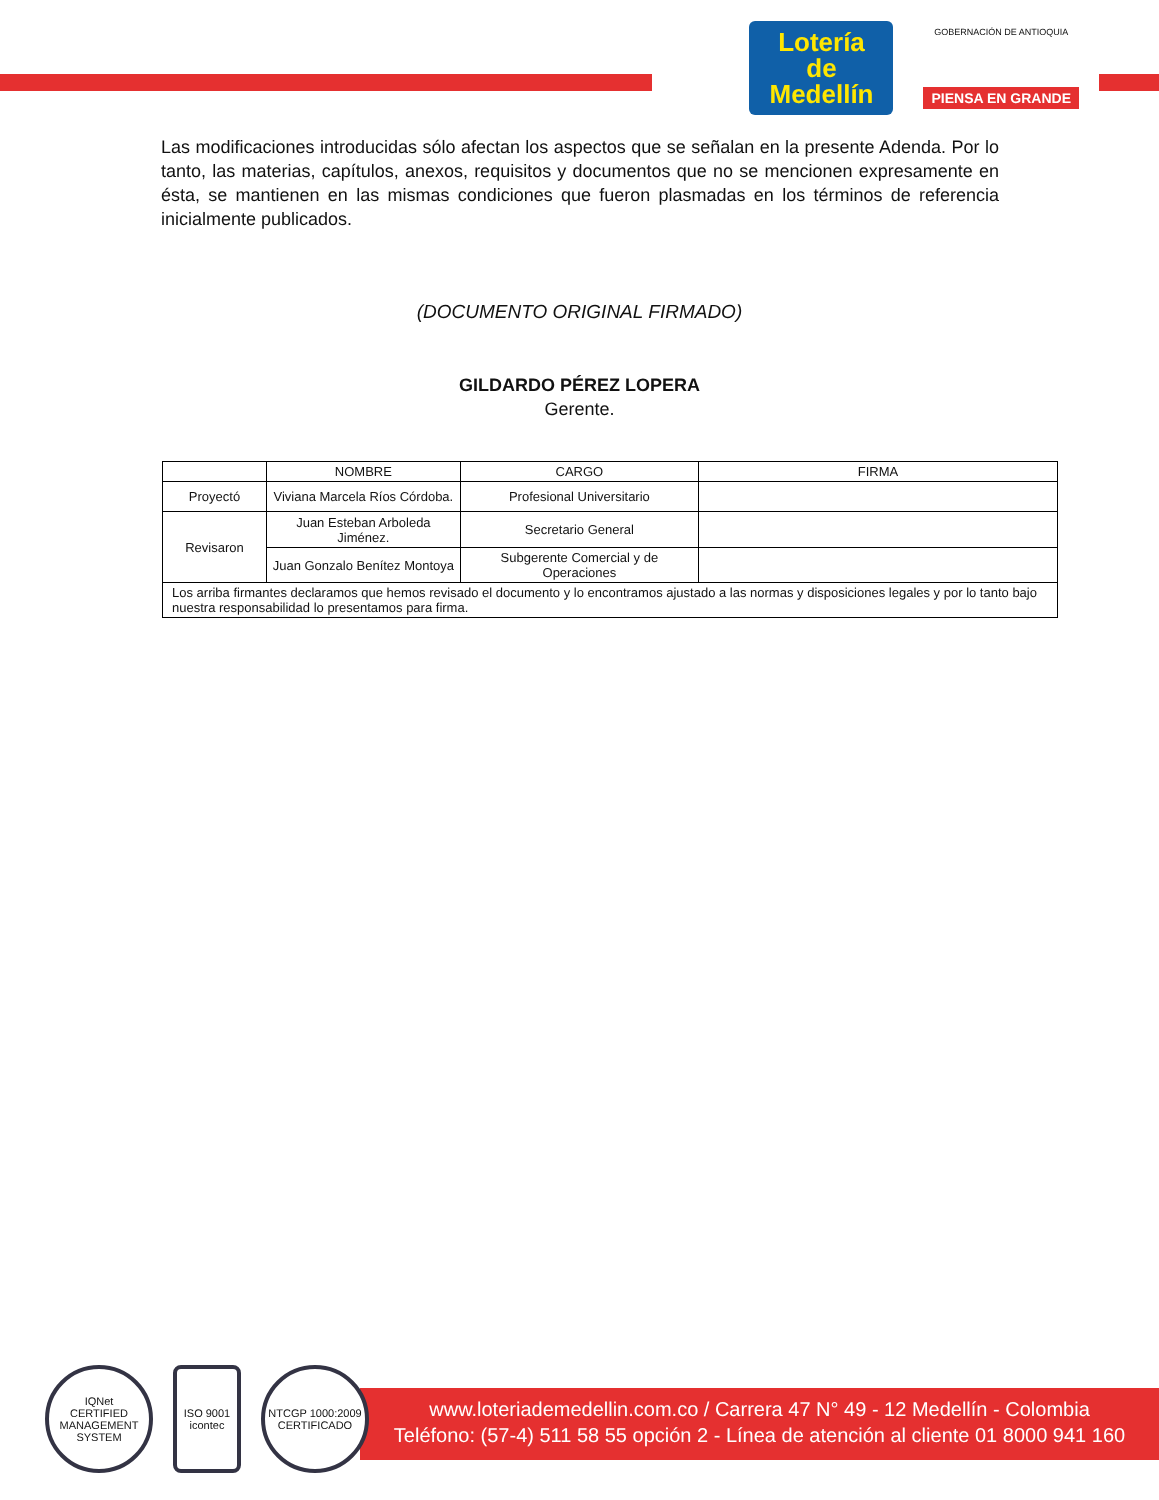Lotería
de
Medellín
GOBERNACIÓN DE ANTIOQUIA
PIENSA EN GRANDE
Las modificaciones introducidas sólo afectan los aspectos que se señalan en la presente Adenda. Por lo tanto, las materias, capítulos, anexos, requisitos y documentos que no se mencionen expresamente en ésta, se mantienen en las mismas condiciones que fueron plasmadas en los términos de referencia inicialmente publicados.
(DOCUMENTO ORIGINAL FIRMADO)
GILDARDO PÉREZ LOPERA
Gerente.
| | NOMBRE | CARGO | FIRMA |
| --- | --- | --- | --- |
| Proyectó | Viviana Marcela Ríos Córdoba. | Profesional Universitario | |
| Revisaron | Juan Esteban Arboleda Jiménez. | Secretario General | |
| | Juan Gonzalo Benítez Montoya | Subgerente Comercial y de Operaciones | |
| Los arriba firmantes declaramos que hemos revisado el documento y lo encontramos ajustado a las normas y disposiciones legales y por lo tanto bajo nuestra responsabilidad lo presentamos para firma. | | | |
www.loteriademedellin.com.co / Carrera 47 N° 49 - 12 Medellín - Colombia
Teléfono: (57-4) 511 58 55 opción 2 - Línea de atención al cliente 01 8000 941 160
IQNet
CERTIFIED MANAGEMENT SYSTEM
ISO 9001
icontec
NTCGP 1000:2009
CERTIFICADO